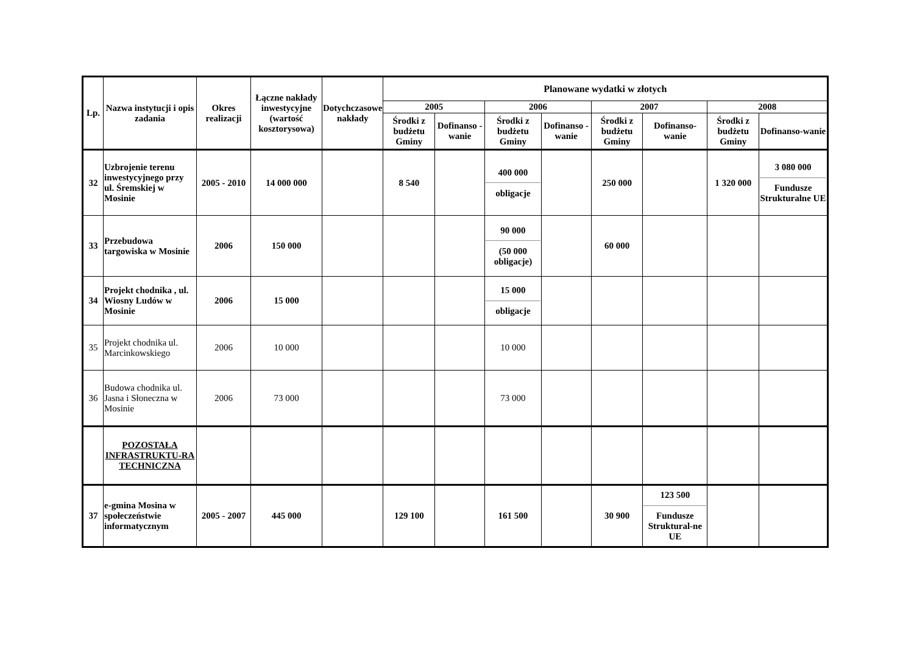| Lp. | Nazwa instytucji i opis zadania | Okres realizacji | Łączne nakłady inwestycyjne (wartość kosztorysowa) | Dotychczasowe nakłady | Planowane wydatki w złotych | | | | | | | |
| --- | --- | --- | --- | --- | --- | --- | --- | --- | --- | --- | --- | --- |
| | | | | | 2005 | | 2006 | | 2007 | | 2008 | |
| | | | | | Środki z budżetu Gminy | Dofinanso - wanie | Środki z budżetu Gminy | Dofinanso - wanie | Środki z budżetu Gminy | Dofinanso-wanie | Środki z budżetu Gminy | Dofinanso-wanie |
| 32 | Uzbrojenie terenu inwestycyjnego przy ul. Śremskiej w Mosinie | 2005 - 2010 | 14 000 000 | | 8 540 | | 400 000 obligacje | | 250 000 | | 1 320 000 | 3 080 000 Fundusze Strukturalne UE |
| 33 | Przebudowa targowiska w Mosinie | 2006 | 150 000 | | | | 90 000 (50 000 obligacje) | | 60 000 | | | |
| 34 | Projekt chodnika , ul. Wiosny Ludów w Mosinie | 2006 | 15 000 | | | | 15 000 obligacje | | | | | |
| 35 | Projekt chodnika ul. Marcinkowskiego | 2006 | 10 000 | | | | 10 000 | | | | | |
| 36 | Budowa chodnika ul. Jasna i Słoneczna w Mosinie | 2006 | 73 000 | | | | 73 000 | | | | | |
| | POZOSTAŁA INFRASTRUKTU-RA TECHNICZNA | | | | | | | | | | | |
| 37 | e-gmina Mosina w społeczeństwie informatycznym | 2005 - 2007 | 445 000 | | 129 100 | | 161 500 | | 30 900 | 123 500 Fundusze Struktural-ne UE | | |